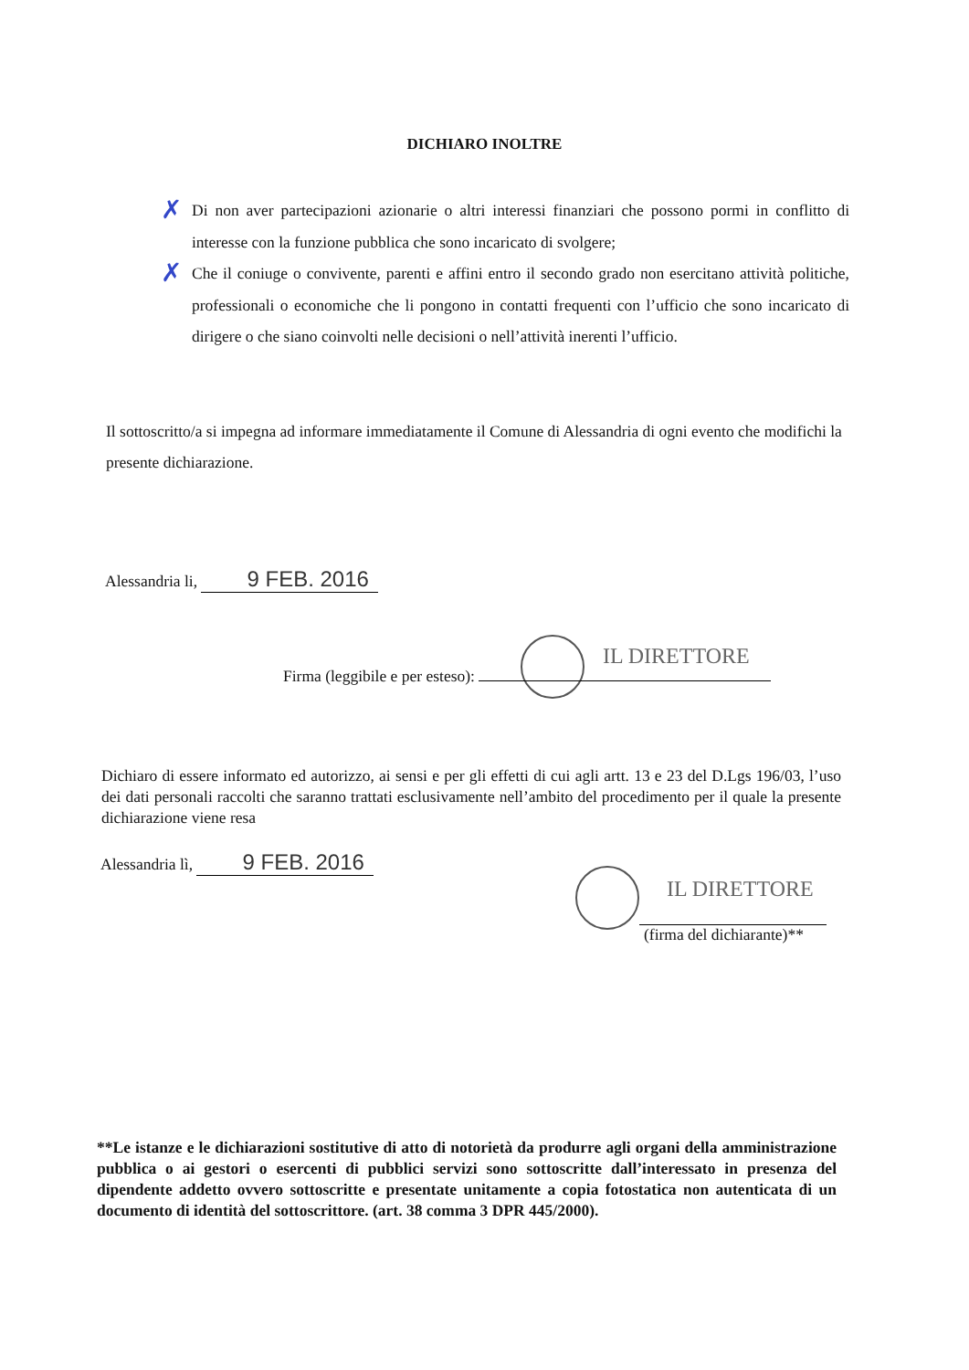DICHIARO INOLTRE
✗ Di non aver partecipazioni azionarie o altri interessi finanziari che possono pormi in conflitto di interesse con la funzione pubblica che sono incaricato di svolgere;
✗ Che il coniuge o convivente, parenti e affini entro il secondo grado non esercitano attività politiche, professionali o economiche che li pongono in contatti frequenti con l’ufficio che sono incaricato di dirigere o che siano coinvolti nelle decisioni o nell’attività inerenti l’ufficio.
Il sottoscritto/a si impegna ad informare immediatamente il Comune di Alessandria di ogni evento che modifichi la presente dichiarazione.
Alessandria li, 9 FEB. 2016
IL DIRETTORE
Firma (leggibile e per esteso):
Dichiaro di essere informato ed autorizzo, ai sensi e per gli effetti di cui agli artt. 13 e 23 del D.Lgs 196/03, l’uso dei dati personali raccolti che saranno trattati esclusivamente nell’ambito del procedimento per il quale la presente dichiarazione viene resa
Alessandria lì, 9 FEB. 2016
IL DIRETTORE
(firma del dichiarante)**
**Le istanze e le dichiarazioni sostitutive di atto di notorietà da produrre agli organi della amministrazione pubblica o ai gestori o esercenti di pubblici servizi sono sottoscritte dall’interessato in presenza del dipendente addetto ovvero sottoscritte e presentate unitamente a copia fotostatica non autenticata di un documento di identità del sottoscrittore. (art. 38 comma 3 DPR 445/2000).